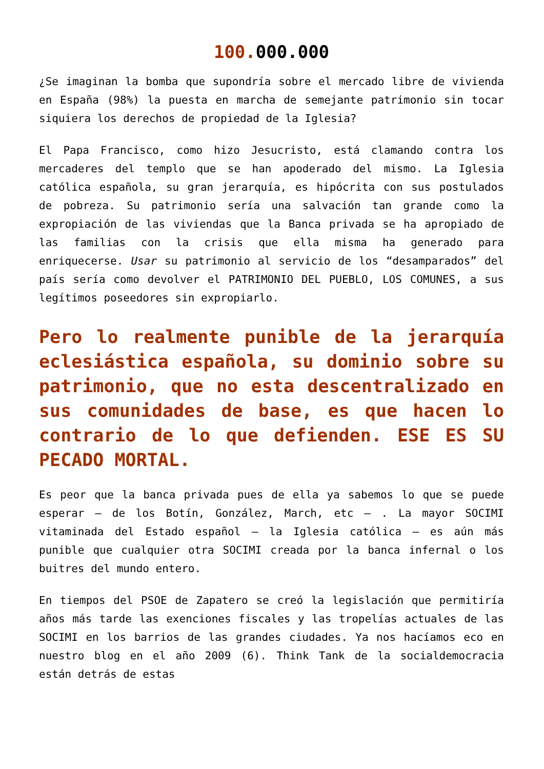100. 000.000
¿Se imaginan la bomba que supondría sobre el mercado libre de vivienda en España (98%) la puesta en marcha de semejante patrimonio sin tocar siquiera los derechos de propiedad de la Iglesia?
El Papa Francisco, como hizo Jesucristo, está clamando contra los mercaderes del templo que se han apoderado del mismo. La Iglesia católica española, su gran jerarquía, es hipócrita con sus postulados de pobreza. Su patrimonio sería una salvación tan grande como la expropiación de las viviendas que la Banca privada se ha apropiado de las familias con la crisis que ella misma ha generado para enriquecerse. Usar su patrimonio al servicio de los “desamparados” del país sería como devolver el PATRIMONIO DEL PUEBLO, LOS COMUNES, a sus legítimos poseedores sin expropiarlo.
Pero lo realmente punible de la jerarquía eclesiástica española, su dominio sobre su patrimonio, que no esta descentralizado en sus comunidades de base, es que hacen lo contrario de lo que defienden. ESE ES SU PECADO MORTAL.
Es peor que la banca privada pues de ella ya sabemos lo que se puede esperar – de los Botín, González, March, etc – . La mayor SOCIMI vitaminada del Estado español – la Iglesia católica – es aún más punible que cualquier otra SOCIMI creada por la banca infernal o los buitres del mundo entero.
En tiempos del PSOE de Zapatero se creó la legislación que permitiría años más tarde las exenciones fiscales y las tropelías actuales de las SOCIMI en los barrios de las grandes ciudades. Ya nos hacíamos eco en nuestro blog en el año 2009 (6). Think Tank de la socialdemocracia están detrás de estas